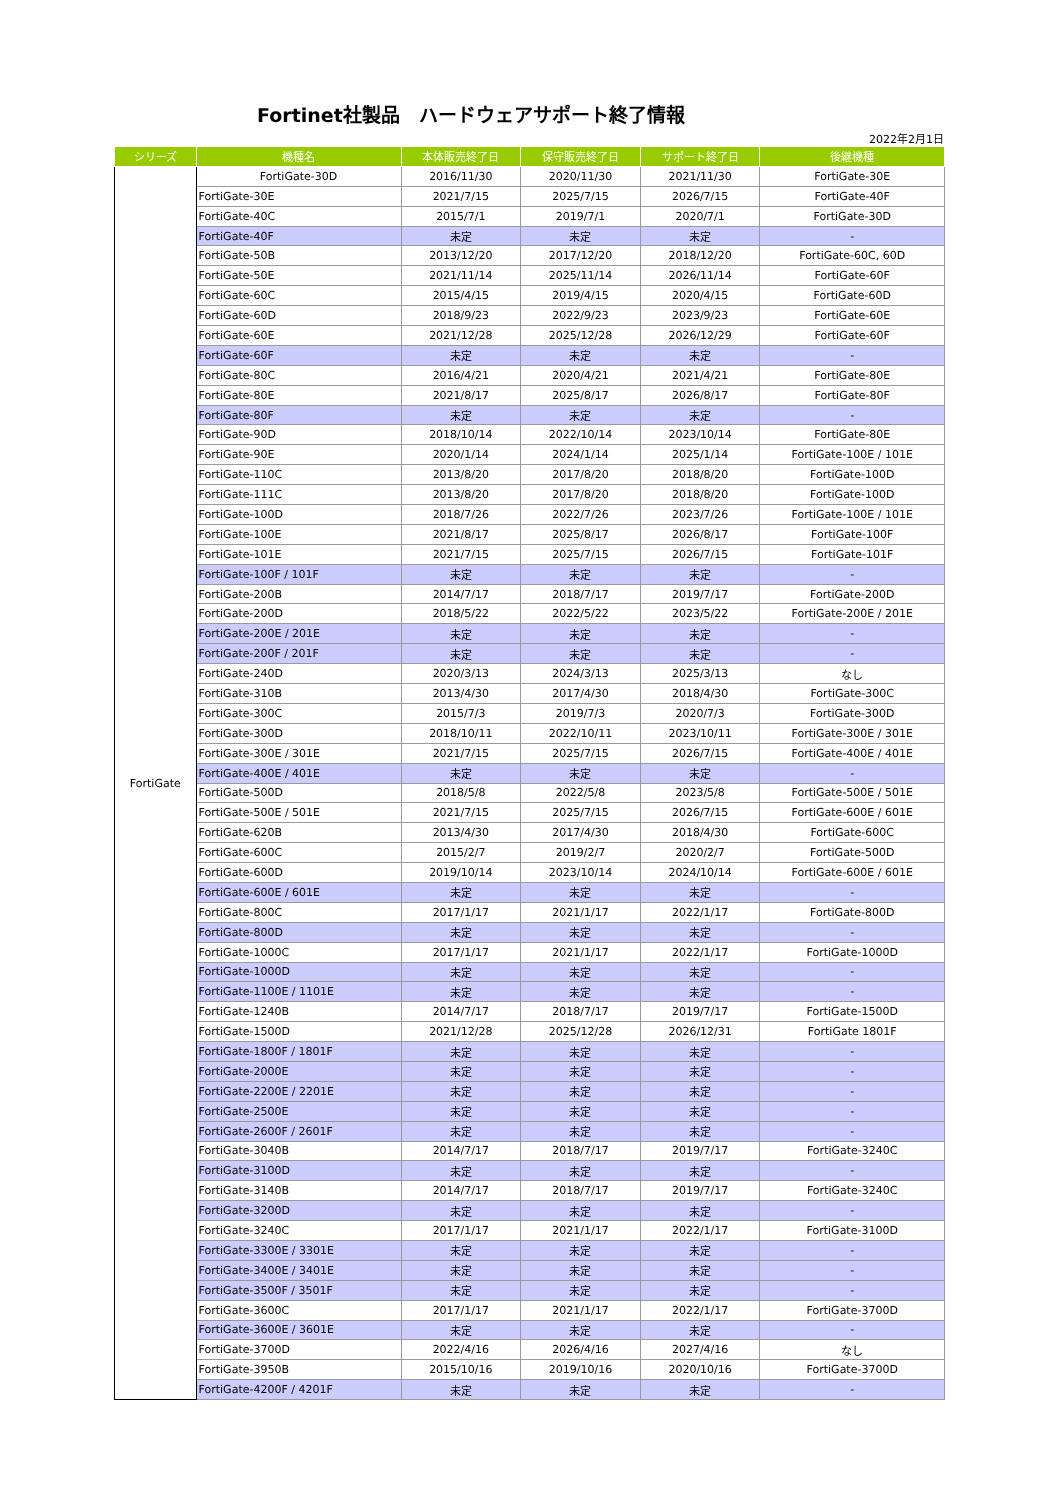Fortinet社製品　ハードウェアサポート終了情報
2022年2月1日
| シリーズ | 機種名 | 本体販売終了日 | 保守販売終了日 | サポート終了日 | 後継機種 |
| --- | --- | --- | --- | --- | --- |
| FortiGate | FortiGate-30D | 2016/11/30 | 2020/11/30 | 2021/11/30 | FortiGate-30E |
| | FortiGate-30E | 2021/7/15 | 2025/7/15 | 2026/7/15 | FortiGate-40F |
| | FortiGate-40C | 2015/7/1 | 2019/7/1 | 2020/7/1 | FortiGate-30D |
| | FortiGate-40F | 未定 | 未定 | 未定 | - |
| | FortiGate-50B | 2013/12/20 | 2017/12/20 | 2018/12/20 | FortiGate-60C, 60D |
| | FortiGate-50E | 2021/11/14 | 2025/11/14 | 2026/11/14 | FortiGate-60F |
| | FortiGate-60C | 2015/4/15 | 2019/4/15 | 2020/4/15 | FortiGate-60D |
| | FortiGate-60D | 2018/9/23 | 2022/9/23 | 2023/9/23 | FortiGate-60E |
| | FortiGate-60E | 2021/12/28 | 2025/12/28 | 2026/12/29 | FortiGate-60F |
| | FortiGate-60F | 未定 | 未定 | 未定 | - |
| | FortiGate-80C | 2016/4/21 | 2020/4/21 | 2021/4/21 | FortiGate-80E |
| | FortiGate-80E | 2021/8/17 | 2025/8/17 | 2026/8/17 | FortiGate-80F |
| | FortiGate-80F | 未定 | 未定 | 未定 | - |
| | FortiGate-90D | 2018/10/14 | 2022/10/14 | 2023/10/14 | FortiGate-80E |
| | FortiGate-90E | 2020/1/14 | 2024/1/14 | 2025/1/14 | FortiGate-100E / 101E |
| | FortiGate-110C | 2013/8/20 | 2017/8/20 | 2018/8/20 | FortiGate-100D |
| | FortiGate-111C | 2013/8/20 | 2017/8/20 | 2018/8/20 | FortiGate-100D |
| | FortiGate-100D | 2018/7/26 | 2022/7/26 | 2023/7/26 | FortiGate-100E / 101E |
| | FortiGate-100E | 2021/8/17 | 2025/8/17 | 2026/8/17 | FortiGate-100F |
| | FortiGate-101E | 2021/7/15 | 2025/7/15 | 2026/7/15 | FortiGate-101F |
| | FortiGate-100F / 101F | 未定 | 未定 | 未定 | - |
| | FortiGate-200B | 2014/7/17 | 2018/7/17 | 2019/7/17 | FortiGate-200D |
| | FortiGate-200D | 2018/5/22 | 2022/5/22 | 2023/5/22 | FortiGate-200E / 201E |
| | FortiGate-200E / 201E | 未定 | 未定 | 未定 | - |
| | FortiGate-200F / 201F | 未定 | 未定 | 未定 | - |
| | FortiGate-240D | 2020/3/13 | 2024/3/13 | 2025/3/13 | なし |
| | FortiGate-310B | 2013/4/30 | 2017/4/30 | 2018/4/30 | FortiGate-300C |
| | FortiGate-300C | 2015/7/3 | 2019/7/3 | 2020/7/3 | FortiGate-300D |
| | FortiGate-300D | 2018/10/11 | 2022/10/11 | 2023/10/11 | FortiGate-300E / 301E |
| | FortiGate-300E / 301E | 2021/7/15 | 2025/7/15 | 2026/7/15 | FortiGate-400E / 401E |
| | FortiGate-400E / 401E | 未定 | 未定 | 未定 | - |
| | FortiGate-500D | 2018/5/8 | 2022/5/8 | 2023/5/8 | FortiGate-500E / 501E |
| | FortiGate-500E / 501E | 2021/7/15 | 2025/7/15 | 2026/7/15 | FortiGate-600E / 601E |
| | FortiGate-620B | 2013/4/30 | 2017/4/30 | 2018/4/30 | FortiGate-600C |
| | FortiGate-600C | 2015/2/7 | 2019/2/7 | 2020/2/7 | FortiGate-500D |
| | FortiGate-600D | 2019/10/14 | 2023/10/14 | 2024/10/14 | FortiGate-600E / 601E |
| | FortiGate-600E / 601E | 未定 | 未定 | 未定 | - |
| | FortiGate-800C | 2017/1/17 | 2021/1/17 | 2022/1/17 | FortiGate-800D |
| | FortiGate-800D | 未定 | 未定 | 未定 | - |
| | FortiGate-1000C | 2017/1/17 | 2021/1/17 | 2022/1/17 | FortiGate-1000D |
| | FortiGate-1000D | 未定 | 未定 | 未定 | - |
| | FortiGate-1100E / 1101E | 未定 | 未定 | 未定 | - |
| | FortiGate-1240B | 2014/7/17 | 2018/7/17 | 2019/7/17 | FortiGate-1500D |
| | FortiGate-1500D | 2021/12/28 | 2025/12/28 | 2026/12/31 | FortiGate 1801F |
| | FortiGate-1800F / 1801F | 未定 | 未定 | 未定 | - |
| | FortiGate-2000E | 未定 | 未定 | 未定 | - |
| | FortiGate-2200E / 2201E | 未定 | 未定 | 未定 | - |
| | FortiGate-2500E | 未定 | 未定 | 未定 | - |
| | FortiGate-2600F / 2601F | 未定 | 未定 | 未定 | - |
| | FortiGate-3040B | 2014/7/17 | 2018/7/17 | 2019/7/17 | FortiGate-3240C |
| | FortiGate-3100D | 未定 | 未定 | 未定 | - |
| | FortiGate-3140B | 2014/7/17 | 2018/7/17 | 2019/7/17 | FortiGate-3240C |
| | FortiGate-3200D | 未定 | 未定 | 未定 | - |
| | FortiGate-3240C | 2017/1/17 | 2021/1/17 | 2022/1/17 | FortiGate-3100D |
| | FortiGate-3300E / 3301E | 未定 | 未定 | 未定 | - |
| | FortiGate-3400E / 3401E | 未定 | 未定 | 未定 | - |
| | FortiGate-3500F / 3501F | 未定 | 未定 | 未定 | - |
| | FortiGate-3600C | 2017/1/17 | 2021/1/17 | 2022/1/17 | FortiGate-3700D |
| | FortiGate-3600E / 3601E | 未定 | 未定 | 未定 | - |
| | FortiGate-3700D | 2022/4/16 | 2026/4/16 | 2027/4/16 | なし |
| | FortiGate-3950B | 2015/10/16 | 2019/10/16 | 2020/10/16 | FortiGate-3700D |
| | FortiGate-4200F / 4201F | 未定 | 未定 | 未定 | - |